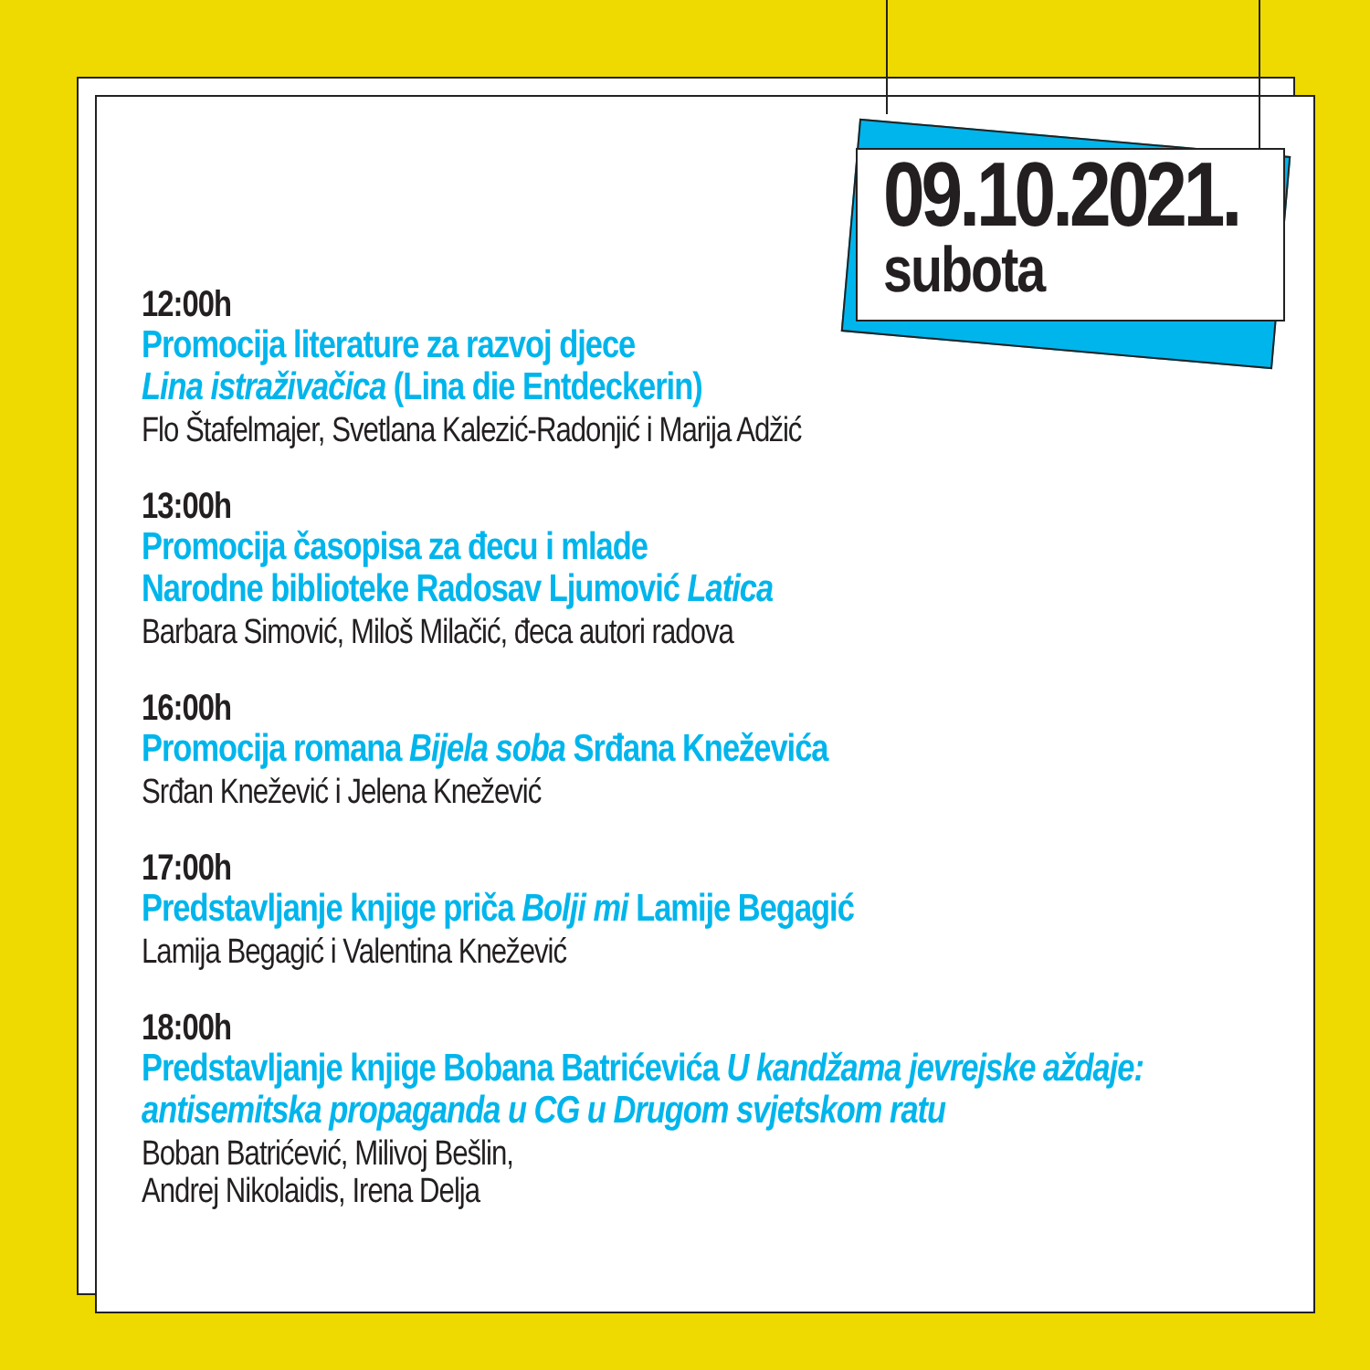09.10.2021.
subota
12:00h
Promocija literature za razvoj djece
Lina istraživačica (Lina die Entdeckerin)
Flo Štafelmajer, Svetlana Kalezić-Radonjić i Marija Adžić
13:00h
Promocija časopisa za đecu i mlade
Narodne biblioteke Radosav Ljumović Latica
Barbara Simović, Miloš Milačić, đeca autori radova
16:00h
Promocija romana Bijela soba Srđana Kneževića
Srđan Knežević i Jelena Knežević
17:00h
Predstavljanje knjige priča Bolji mi Lamije Begagić
Lamija Begagić i Valentina Knežević
18:00h
Predstavljanje knjige Bobana Batrićevića U kandžama jevrejske aždaje: antisemitska propaganda u CG u Drugom svjetskom ratu
Boban Batrićević, Milivoj Bešlin,
Andrej Nikolaidis, Irena Delja